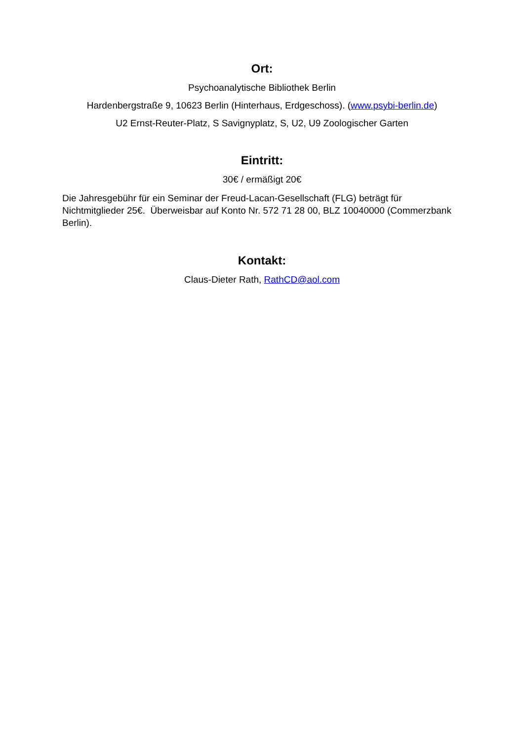Ort:
Psychoanalytische Bibliothek Berlin
Hardenbergstraße 9, 10623 Berlin (Hinterhaus, Erdgeschoss). (www.psybi-berlin.de)
U2 Ernst-Reuter-Platz, S Savignyplatz, S, U2, U9 Zoologischer Garten
Eintritt:
30€ / ermäßigt 20€
Die Jahresgebühr für ein Seminar der Freud-Lacan-Gesellschaft (FLG) beträgt für Nichtmitglieder 25€. Überweisbar auf Konto Nr. 572 71 28 00, BLZ 10040000 (Commerzbank Berlin).
Kontakt:
Claus-Dieter Rath, RathCD@aol.com